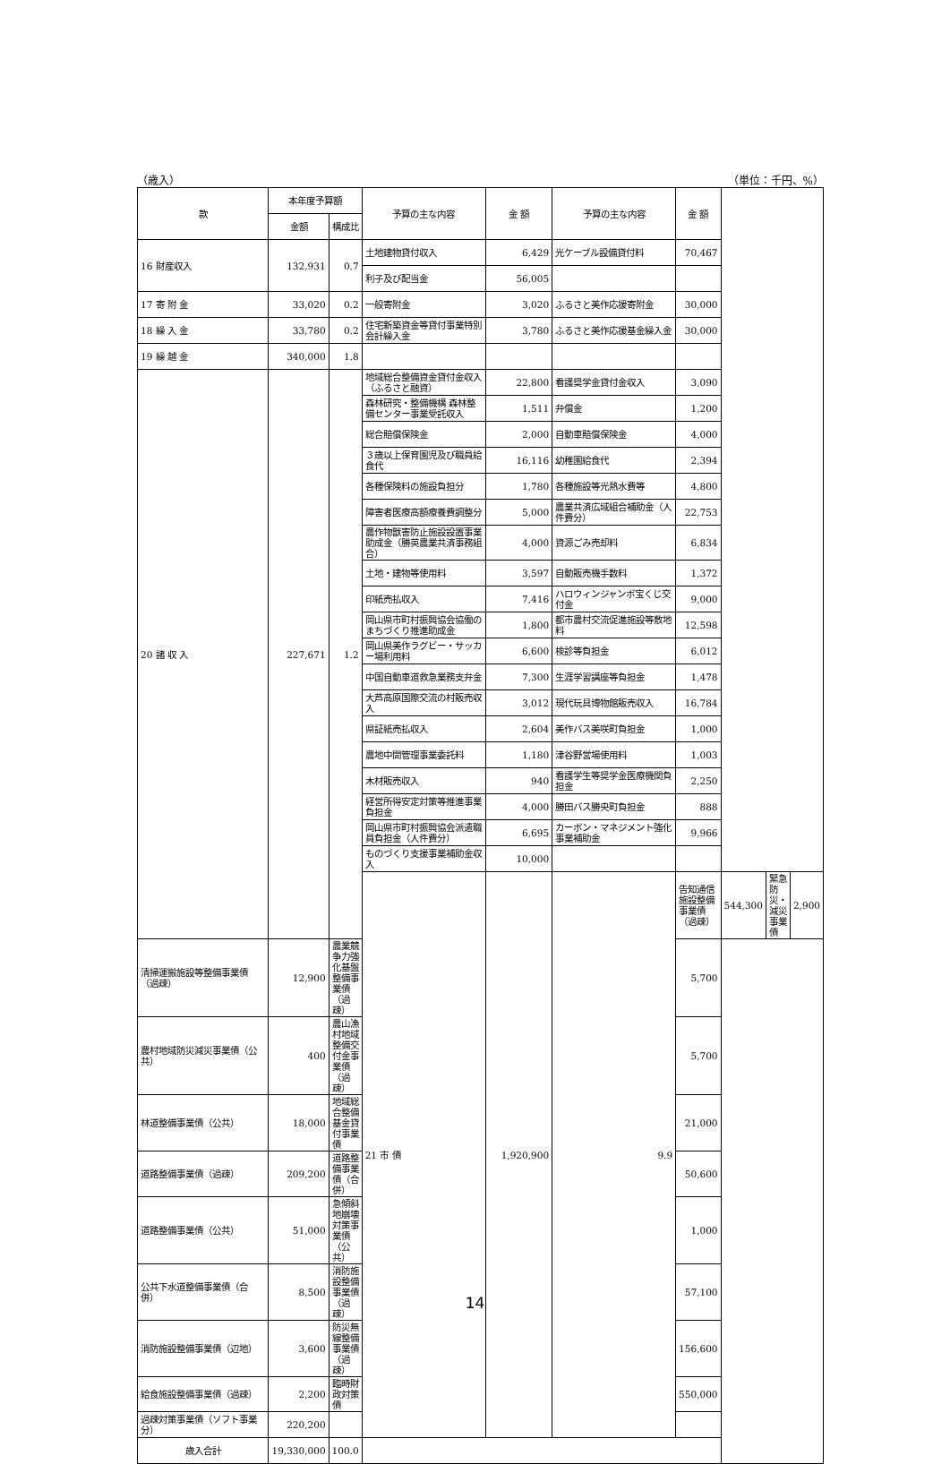（歳入） （単位：千円、%）
| 款 | 本年度予算額 | | 予算の主な内容 | 金 額 | 予算の主な内容 | 金 額 | | | |
| --- | --- | --- | --- | --- | --- | --- | --- | --- | --- |
| | 金額 | 構成比 | | | | | | | |
| 16 財産収入 | 132,931 | 0.7 | 土地建物貸付収入 | 6,429 | 光ケーブル設備貸付料 | 70,467 | | | |
| | | | 利子及び配当金 | 56,005 | | | | | |
| 17 寄 附 金 | 33,020 | 0.2 | 一般寄附金 | 3,020 | ふるさと美作応援寄附金 | 30,000 | | | |
| 18 繰 入 金 | 33,780 | 0.2 | 住宅新築資金等貸付事業特別会計繰入金 | 3,780 | ふるさと美作応援基金繰入金 | 30,000 | | | |
| 19 繰 越 金 | 340,000 | 1.8 | | | | | | | |
| 20 諸 収 入 | 227,671 | 1.2 | 地域総合整備資金貸付金収入（ふるさと融資） | 22,800 | 看護奨学金貸付金収入 | 3,090 | | | |
| | | | 森林研究・整備機構 森林整備センター事業受託収入 | 1,511 | 弁償金 | 1,200 | | | |
| | | | 総合賠償保険金 | 2,000 | 自動車賠償保険金 | 4,000 | | | |
| | | | ３歳以上保育園児及び職員給食代 | 16,116 | 幼稚園給食代 | 2,394 | | | |
| | | | 各種保険料の施設負担分 | 1,780 | 各種施設等光熱水費等 | 4,800 | | | |
| | | | 障害者医療高額療養費調整分 | 5,000 | 農業共済広域組合補助金（人件費分） | 22,753 | | | |
| | | | 農作物獣害防止施設設置事業助成金（勝英農業共済事務組合） | 4,000 | 資源ごみ売却料 | 6,834 | | | |
| | | | 土地・建物等使用料 | 3,597 | 自動販売機手数料 | 1,372 | | | |
| | | | 印紙売払収入 | 7,416 | ハロウィンジャンボ宝くじ交付金 | 9,000 | | | |
| | | | 岡山県市町村振興協会協働のまちづくり推進助成金 | 1,800 | 都市農村交流促進施設等敷地料 | 12,598 | | | |
| | | | 岡山県美作ラグビー・サッカー場利用料 | 6,600 | 検診等負担金 | 6,012 | | | |
| | | | 中国自動車道救急業務支弁金 | 7,300 | 生涯学習講座等負担金 | 1,478 | | | |
| | | | 大芦高原国際交流の村販売収入 | 3,012 | 現代玩具博物館販売収入 | 16,784 | | | |
| | | | 県証紙売払収入 | 2,604 | 美作バス美咲町負担金 | 1,000 | | | |
| | | | 農地中間管理事業委託料 | 1,180 | 津谷野営場使用料 | 1,003 | | | |
| | | | 木材販売収入 | 940 | 看護学生等奨学金医療機関負担金 | 2,250 | | | |
| | | | 経営所得安定対策等推進事業負担金 | 4,000 | 勝田バス勝央町負担金 | 888 | | | |
| | | | 岡山県市町村振興協会派遣職員負担金（人件費分） | 6,695 | カーボン・マネジメント強化事業補助金 | 9,966 | | | |
| | | | ものづくり支援事業補助金収入 | 10,000 | | | | | |
| | | | 21 市 債 | 1,920,900 | 9.9 | 告知通信施設整備事業債（過疎） | 544,300 | 緊急防災・減災事業債 | 2,900 |
| 清掃運搬施設等整備事業債（過疎） | 12,900 | 農業競争力強化基盤整備事業債（過疎） | | | | 5,700 | | | |
| 農村地域防災減災事業債（公共） | 400 | 農山漁村地域整備交付金事業債（過疎） | | | | 5,700 | | | |
| 林道整備事業債（公共） | 18,000 | 地域総合整備基金貸付事業債 | | | | 21,000 | | | |
| 道路整備事業債（過疎） | 209,200 | 道路整備事業債（合併） | | | | 50,600 | | | |
| 道路整備事業債（公共） | 51,000 | 急傾斜地崩壊対策事業債（公共） | | | | 1,000 | | | |
| 公共下水道整備事業債（合併） | 8,500 | 消防施設整備事業債（過疎） | | | | 57,100 | | | |
| 消防施設整備事業債（辺地） | 3,600 | 防災無線整備事業債（過疎） | | | | 156,600 | | | |
| 給食施設整備事業債（過疎） | 2,200 | 臨時財政対策債 | | | | 550,000 | | | |
| 過疎対策事業債（ソフト事業分） | 220,200 | | | | | | | | |
| 歳入合計 | 19,330,000 | 100.0 | | | | | | | |
14